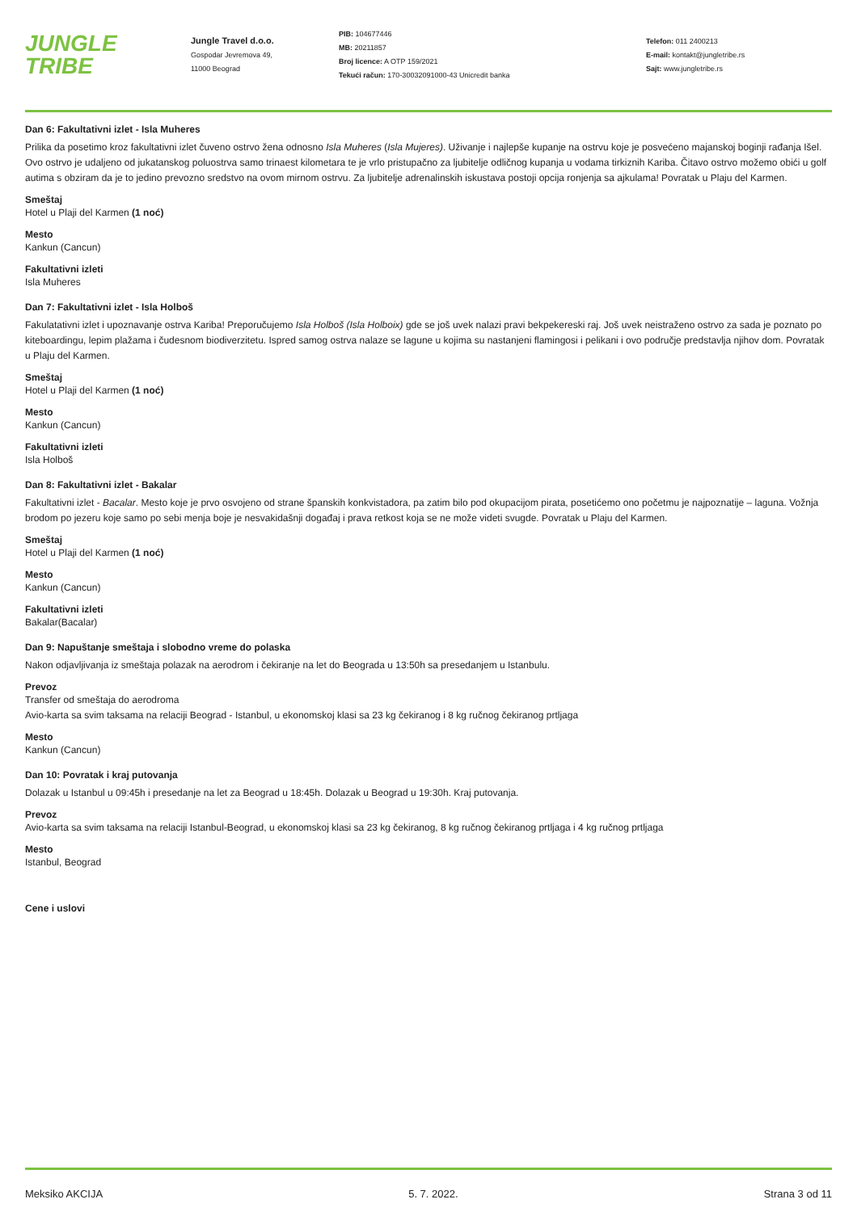JUNGLE
TRIBE
Jungle Travel d.o.o.
Gospodar Jevremova 49,
11000 Beograd
PIB: 104677446
MB: 20211857
Broj licence: A OTP 159/2021
Tekući račun: 170-30032091000-43 Unicredit banka
Telefon: 011 2400213
E-mail: kontakt@jungletribe.rs
Sajt: www.jungletribe.rs
Dan 6: Fakultativni izlet - Isla Muheres
Prilika da posetimo kroz fakultativni izlet čuveno ostrvo žena odnosno Isla Muheres (Isla Mujeres). Uživanje i najlepše kupanje na ostrvu koje je posvećeno majanskoj boginji rađanja Išel. Ovo ostrvo je udaljeno od jukatanskog poluostrva samo trinaest kilometara te je vrlo pristupačno za ljubitelje odličnog kupanja u vodama tirkiznih Kariba. Čitavo ostrvo možemo obići u golf autima s obziram da je to jedino prevozno sredstvo na ovom mirnom ostrvu. Za ljubitelje adrenalinskih iskustava postoji opcija ronjenja sa ajkulama! Povratak u Plaju del Karmen.
Smeštaj
Hotel u Plaji del Karmen (1 noć)
Mesto
Kankun (Cancun)
Fakultativni izleti
Isla Muheres
Dan 7: Fakultativni izlet - Isla Holboš
Fakulatativni izlet i upoznavanje ostrva Kariba! Preporučujemo Isla Holboš (Isla Holboix) gde se još uvek nalazi pravi bekpekereski raj. Još uvek neistraženo ostrvo za sada je poznato po kiteboardingu, lepim plažama i čudesnom biodiverzitetu. Ispred samog ostrva nalaze se lagune u kojima su nastanjeni flamingosi i pelikani i ovo područje predstavlja njihov dom. Povratak u Plaju del Karmen.
Smeštaj
Hotel u Plaji del Karmen (1 noć)
Mesto
Kankun (Cancun)
Fakultativni izleti
Isla Holboš
Dan 8: Fakultativni izlet - Bakalar
Fakultativni izlet - Bacalar. Mesto koje je prvo osvojeno od strane španskih konkvistadora, pa zatim bilo pod okupacijom pirata, posetićemo ono početmu je najpoznatije – laguna. Vožnja brodom po jezeru koje samo po sebi menja boje je nesvakidašnji događaj i prava retkost koja se ne može videti svugde. Povratak u Plaju del Karmen.
Smeštaj
Hotel u Plaji del Karmen (1 noć)
Mesto
Kankun (Cancun)
Fakultativni izleti
Bakalar(Bacalar)
Dan 9: Napuštanje smeštaja i slobodno vreme do polaska
Nakon odjavljivanja iz smeštaja polazak na aerodrom i čekiranje na let do Beograda u 13:50h sa presedanjem u Istanbulu.
Prevoz
Transfer od smeštaja do aerodroma
Avio-karta sa svim taksama na relaciji Beograd - Istanbul, u ekonomskoj klasi sa 23 kg čekiranog i 8 kg ručnog čekiranog prtljaga
Mesto
Kankun (Cancun)
Dan 10: Povratak i kraj putovanja
Dolazak u Istanbul u 09:45h i presedanje na let za Beograd u 18:45h. Dolazak u Beograd u 19:30h. Kraj putovanja.
Prevoz
Avio-karta sa svim taksama na relaciji Istanbul-Beograd, u ekonomskoj klasi sa 23 kg čekiranog, 8 kg ručnog čekiranog prtljaga i 4 kg ručnog prtljaga
Mesto
Istanbul, Beograd
Cene i uslovi
Meksiko AKCIJA 5. 7. 2022. Strana 3 od 11